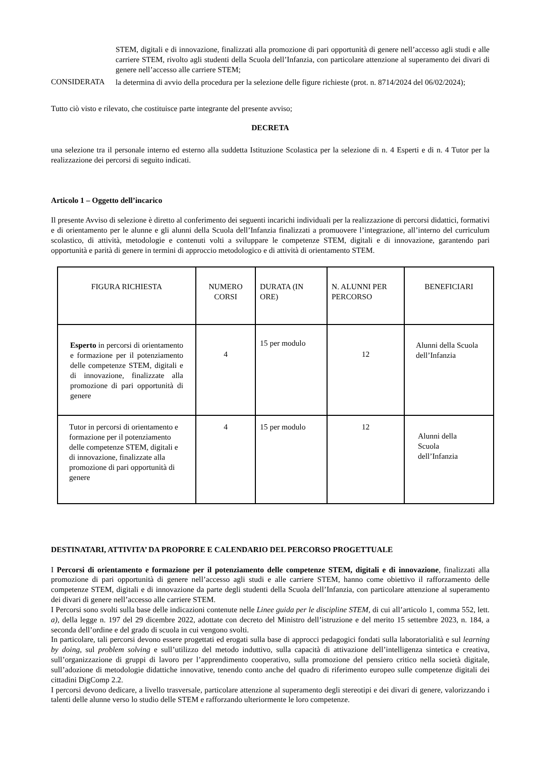STEM, digitali e di innovazione, finalizzati alla promozione di pari opportunità di genere nell’accesso agli studi e alle carriere STEM, rivolto agli studenti della Scuola dell’Infanzia, con particolare attenzione al superamento dei divari di genere nell’accesso alle carriere STEM;
CONSIDERATA
la determina di avvio della procedura per la selezione delle figure richieste (prot. n. 8714/2024 del 06/02/2024);
Tutto ciò visto e rilevato, che costituisce parte integrante del presente avviso;
DECRETA
una selezione tra il personale interno ed esterno alla suddetta Istituzione Scolastica per la selezione di n. 4 Esperti e di n. 4 Tutor per la realizzazione dei percorsi di seguito indicati.
Articolo 1 – Oggetto dell’incarico
Il presente Avviso di selezione è diretto al conferimento dei seguenti incarichi individuali per la realizzazione di percorsi didattici, formativi e di orientamento per le alunne e gli alunni della Scuola dell’Infanzia finalizzati a promuovere l’integrazione, all’interno del curriculum scolastico, di attività, metodologie e contenuti volti a sviluppare le competenze STEM, digitali e di innovazione, garantendo pari opportunità e parità di genere in termini di approccio metodologico e di attività di orientamento STEM.
| FIGURA RICHIESTA | NUMERO CORSI | DURATA (IN ORE) | N. ALUNNI PER PERCORSO | BENEFICIARI |
| --- | --- | --- | --- | --- |
| Esperto in percorsi di orientamento e formazione per il potenziamento delle competenze STEM, digitali e di innovazione, finalizzate alla promozione di pari opportunità di genere | 4 | 15 per modulo | 12 | Alunni della Scuola dell’Infanzia |
| Tutor in percorsi di orientamento e formazione per il potenziamento delle competenze STEM, digitali e di innovazione, finalizzate alla promozione di pari opportunità di genere | 4 | 15 per modulo | 12 | Alunni della Scuola dell’Infanzia |
DESTINATARI, ATTIVITA’ DA PROPORRE E CALENDARIO DEL PERCORSO PROGETTUALE
I Percorsi di orientamento e formazione per il potenziamento delle competenze STEM, digitali e di innovazione, finalizzati alla promozione di pari opportunità di genere nell’accesso agli studi e alle carriere STEM, hanno come obiettivo il rafforzamento delle competenze STEM, digitali e di innovazione da parte degli studenti della Scuola dell’Infanzia, con particolare attenzione al superamento dei divari di genere nell’accesso alle carriere STEM.
I Percorsi sono svolti sulla base delle indicazioni contenute nelle Linee guida per le discipline STEM, di cui all’articolo 1, comma 552, lett. a), della legge n. 197 del 29 dicembre 2022, adottate con decreto del Ministro dell’istruzione e del merito 15 settembre 2023, n. 184, a seconda dell’ordine e del grado di scuola in cui vengono svolti.
In particolare, tali percorsi devono essere progettati ed erogati sulla base di approcci pedagogici fondati sulla laboratorialità e sul learning by doing, sul problem solving e sull’utilizzo del metodo induttivo, sulla capacità di attivazione dell’intelligenza sintetica e creativa, sull’organizzazione di gruppi di lavoro per l’apprendimento cooperativo, sulla promozione del pensiero critico nella società digitale, sull’adozione di metodologie didattiche innovative, tenendo conto anche del quadro di riferimento europeo sulle competenze digitali dei cittadini DigComp 2.2.
I percorsi devono dedicare, a livello trasversale, particolare attenzione al superamento degli stereotipi e dei divari di genere, valorizzando i talenti delle alunne verso lo studio delle STEM e rafforzando ulteriormente le loro competenze.